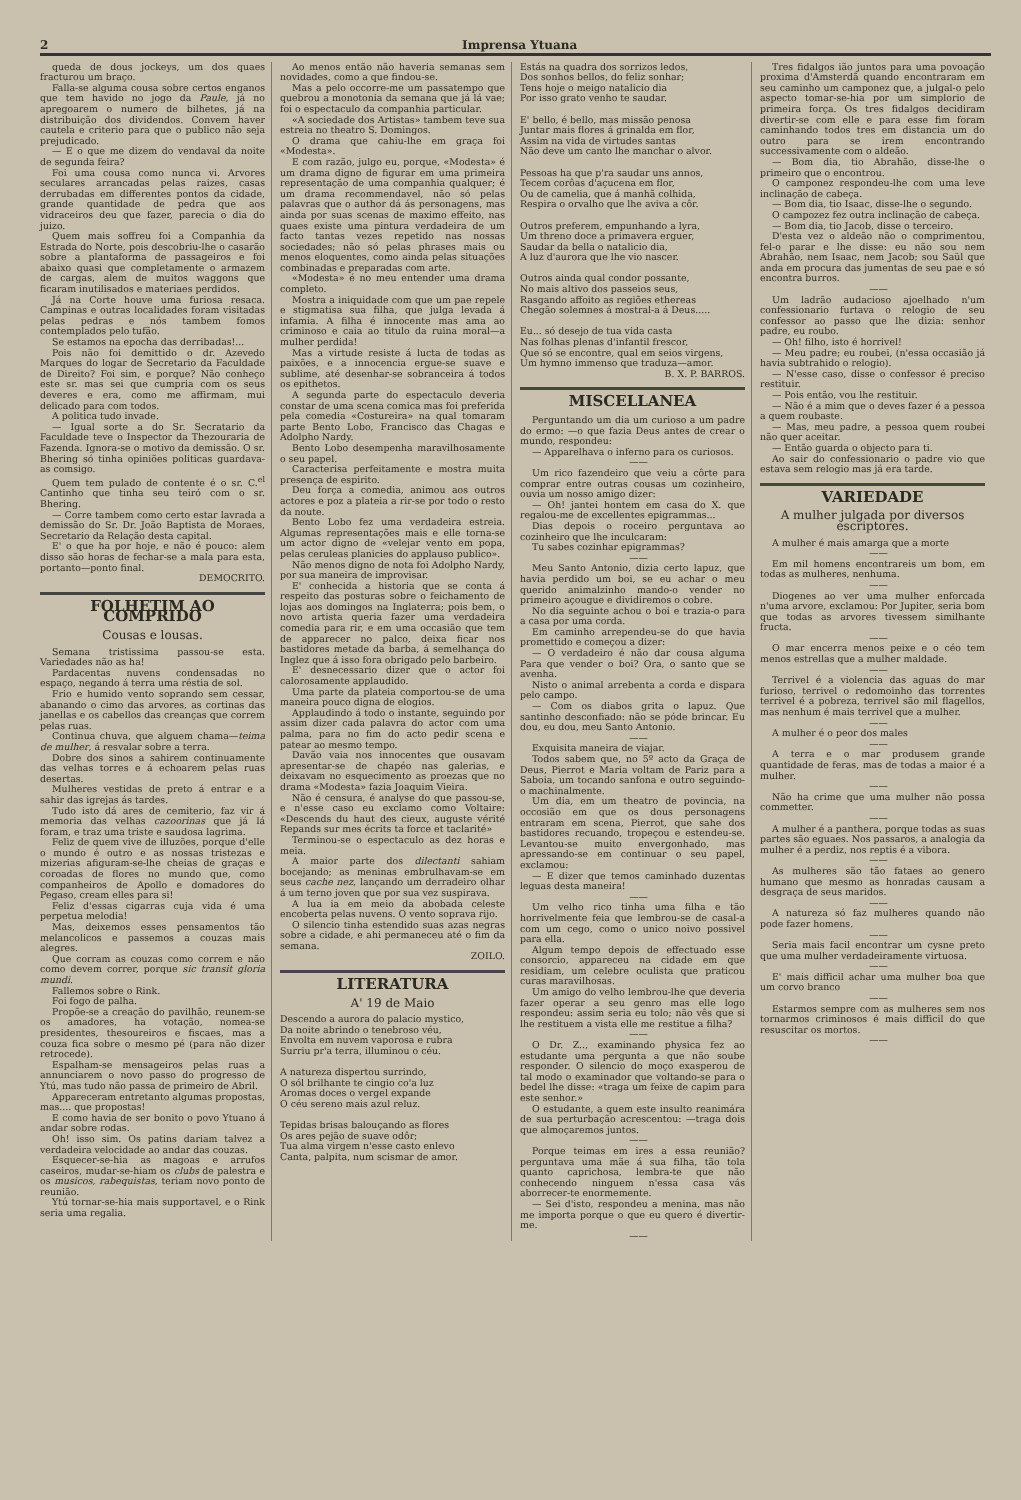2 Imprensa Ytuana
queda de dous jockeys, um dos quaes fracturou um braço.
Falla-se alguma cousa sobre certos enganos que tem havido no jogo da Paule, já no apregoarem o numero de bilhetes, já na distribuição dos dividendos. Convem haver cautela e criterio para que o publico não seja prejudicado.
— E o que me dizem do vendaval da noite de segunda feira?
Foi uma cousa como nunca vi. Arvores seculares arrancadas pelas raizes, casas derrubadas em differentes pontos da cidade, grande quantidade de pedra que aos vidraceiros deu que fazer, parecia o dia do juizo.
Quem mais soffreu foi a Companhia da Estrada do Norte, pois descobriu-lhe o casarão sobre a plantaforma de passageiros e foi abaixo quasi que completamente o armazem de cargas, alem de muitos waggons que ficaram inutilisados e materiaes perdidos.
Já na Corte houve uma furiosa resaca. Campinas e outras localidades foram visitadas pelas pedras e nós tambem fomos contemplados pelo tufão.
Se estamos na epocha das derribadas!...
Pois não foi demittido o dr. Azevedo Marques do logar de Secretario da Faculdade de Direito? Foi sim, e porque? Não conheço este sr. mas sei que cumpria com os seus deveres e era, como me affirmam, mui delicado para com todos.
A politica tudo invade.
— Igual sorte a do Sr. Secratario da Faculdade teve o Inspector da Thezouraria de Fazenda. Ignora-se o motivo da demissão. O sr. Bhering só tinha opiniões politicas guardava-as comsigo.
Quem tem pulado de contente é o sr. C.<sup>el</sup> Cantinho que tinha seu teiró com o sr. Bhering.
— Corre tambem como certo estar lavrada a demissão do Sr. Dr. João Baptista de Moraes, Secretario da Relação desta capital.
E' o que ha por hoje, e não é pouco: alem disso são horas de fechar-se a mala para esta, portanto—ponto final.
DEMOCRITO.
FOLHETIM AO COMPRIDO
Cousas e lousas.
Semana tristissima passou-se esta. Variedades não as ha!
Pardacentas nuvens condensadas no espaço, negando á terra uma réstia de sol.
Frio e humido vento soprando sem cessar, abanando o cimo das arvores, as cortinas das janellas e os cabellos das creanças que correm pelas ruas.
Continua chuva, que alguem chama—teima de mulher, á resvalar sobre a terra.
Dobre dos sinos a sahirem continuamente das velhas torres e á echoarem pelas ruas desertas.
Mulheres vestidas de preto á entrar e a sahir das igrejas ás tardes.
Tudo isto dá ares de cemiterio, faz vir á memoria das velhas cazoorinas que já lá foram, e traz uma triste e saudosa lagrima.
Feliz de quem vive de illuzões, porque d'elle o mundo é outro e as nossas tristezas e mizerias afiguram-se-lhe cheias de graças e coroadas de flores no mundo que, como companheiros de Apollo e domadores do Pegaso, cream elles para si!
Feliz d'essas cigarras cuja vida é uma perpetua melodia!
Mas, deixemos esses pensamentos tão melancolicos e passemos a couzas mais alegres.
Que corram as couzas como correm e não como devem correr, porque sic transit gloria mundi.
Fallemos sobre o Rink.
Foi fogo de palha.
Propõe-se a creação do pavilhão, reunem-se os amadores, ha votação, nomea-se presidentes, thesoureiros e fiscaes, mas a couza fica sobre o mesmo pé (para não dizer retrocede).
Espalham-se mensageiros pelas ruas a annunciarem o novo passo do progresso de Ytú, mas tudo não passa de primeiro de Abril.
Appareceram entretanto algumas propostas, mas.... que propostas!
E como havia de ser bonito o povo Ytuano á andar sobre rodas.
Oh! isso sim. Os patins dariam talvez a verdadeira velocidade ao andar das couzas.
Esquecer-se-hia as magoas e arrufos caseiros, mudar-se-hiam os clubs de palestra e os musicos, rabequistas, teriam novo ponto de reunião.
Ytú tornar-se-hia mais supportavel, e o Rink seria uma regalia.
Ao menos então não haveria semanas sem novidades, como a que findou-se.
Mas a pelo occorre-me um passatempo que quebrou a monotonia da semana que já lá vae; foi o espectaculo da companhia particular.
«A sociedade dos Artistas» tambem teve sua estreia no theatro S. Domingos.
O drama que cahiu-lhe em graça foi «Modesta».
E com razão, julgo eu, porque, «Modesta» é um drama digno de figurar em uma primeira representação de uma companhia qualquer; é um drama recommendavel, não só pelas palavras que o author dá ás personagens, mas ainda por suas scenas de maximo effeito, nas quaes existe uma pintura verdadeira de um facto tantas vezes repetido nas nossas sociedades; não só pelas phrases mais ou menos eloquentes, como ainda pelas situações combinadas e preparadas com arte.
«Modesta» é no meu entender uma drama completo.
Mostra a iniquidade com que um pae repele e stigmatisa sua filha, que julga levada á infamia. A filha é innocente mas ama ao criminoso e caia ao titulo da ruina moral—a mulher perdida!
Mas a virtude resiste á lucta de todas as paixões, e a innocencia ergue-se suave e sublime, até desenhar-se sobranceira á todos os epithetos.
A segunda parte do espectaculo deveria constar de uma scena comica mas foi preferida pela comedia «Costureira» na qual tomaram parte Bento Lobo, Francisco das Chagas e Adolpho Nardy.
Bento Lobo desempenha maravilhosamente o seu papel.
Caracterisa perfeitamente e mostra muita presença de espirito.
Deu força a comedia, animou aos outros actores e poz a plateia a rir-se por todo o resto da noute.
Bento Lobo fez uma verdadeira estreia. Algumas representações mais e elle torna-se um actor digno de «velejar vento em popa, pelas ceruleas planicies do applauso publico».
Não menos digno de nota foi Adolpho Nardy, por sua maneira de improvisar.
E' conhecida a historia que se conta á respeito das posturas sobre o feichamento de lojas aos domingos na Inglaterra; pois bem, o novo artista queria fazer uma verdadeira comedia para rir, e em uma occasião que tem de apparecer no palco, deixa ficar nos bastidores metade da barba, á semelhança do Inglez que á isso fora obrigado pelo barbeiro.
E' desnecessario dizer que o actor foi calorosamente applaudido.
Uma parte da plateia comportou-se de uma maneira pouco digna de elogios.
Applaudindo á todo o instante, seguindo por assim dizer cada palavra do actor com uma palma, para no fim do acto pedir scena e patear ao mesmo tempo.
Davão vaia nos innocentes que ousavam apresentar-se de chapéo nas galerias, e deixavam no esquecimento as proezas que no drama «Modesta» fazia Joaquim Vieira.
Não é censura, é analyse do que passou-se, e n'esse caso eu exclamo como Voltaire: «Descends du haut des cieux, auguste vérité Repands sur mes écrits ta force et taclarité»
Terminou-se o espectaculo as dez horas e meia.
A maior parte dos dilectanti sahiam bocejando; as meninas embrulhavam-se em seus cache nez, lançando um derradeiro olhar á um terno joven que por sua vez suspirava.
A lua ia em meio da abobada celeste encoberta pelas nuvens. O vento soprava rijo.
O silencio tinha estendido suas azas negras sobre a cidade, e ahi permaneceu até o fim da semana.
ZOILO.
LITERATURA
A' 19 de Maio
Descendo a aurora do palacio mystico,
Da noite abrindo o tenebroso véu,
Envolta em nuvem vaporosa e rubra
Surriu pr'a terra, illuminou o céu.
A natureza dispertou surrindo,
O sól brilhante te cingio co'a luz
Aromas doces o vergel expande
O céu sereno mais azul reluz.
Tepidas brisas balouçando as flores
Os ares pejão de suave odôr;
Tua alma virgem n'esse casto enlevo
Canta, palpita, num scismar de amor.
Estás na quadra dos sorrizos ledos,
Dos sonhos bellos, do feliz sonhar;
Tens hoje o meigo natalicio dia
Por isso grato venho te saudar.
E' bello, é bello, mas missão penosa
Juntar mais flores á grinalda em flor,
Assim na vida de virtudes santas
Não deve um canto lhe manchar o alvor.
Pessoas ha que p'ra saudar uns annos,
Tecem corôas d'açucena em flor,
Ou de camelia, que á manhã colhida,
Respira o orvalho que lhe aviva a côr.
Outros preferem, empunhando a lyra,
Um threno doce a primavera erguer,
Saudar da bella o natalicio dia,
A luz d'aurora que lhe vio nascer.
Outros ainda qual condor possante,
No mais altivo dos passeios seus,
Rasgando affoito as regiões ethereas
Chegão solemnes á mostral-a á Deus.....
Eu... só desejo de tua vida casta
Nas folhas plenas d'infantil frescor,
Que só se encontre, qual em seios virgens,
Um hymno immenso que traduza—amor.
B. X. P. BARROS.
MISCELLANEA
Perguntando um dia um curioso a um padre do ermo: —o que fazia Deus antes de crear o mundo, respondeu:
— Apparelhava o inferno para os curiosos.
——
Um rico fazendeiro que veiu a côrte para comprar entre outras cousas um cozinheiro, ouvia um nosso amigo dizer:
— Oh! jantei hontem em casa do X. que regalou-me de excellentes epigrammas...
Dias depois o roceiro perguntava ao cozinheiro que lhe inculcaram:
Tu sabes cozinhar epigrammas?
——
Meu Santo Antonio, dizia certo lapuz, que havia perdido um boi, se eu achar o meu querido animalzinho mando-o vender no primeiro açougue e dividiremos o cobre.
No dia seguinte achou o boi e trazia-o para a casa por uma corda.
Em caminho arrependeu-se do que havia promettido e começou a dizer:
— O verdadeiro é não dar cousa alguma Para que vender o boi? Ora, o santo que se avenha.
Nisto o animal arrebenta a corda e dispara pelo campo.
— Com os diabos grita o lapuz. Que santinho desconfiado: não se póde brincar. Eu dou, eu dou, meu Santo Antonio.
——
Exquisita maneira de viajar.
Todos sabem que, no 5º acto da Graça de Deus, Pierrot e Maria voltam de Pariz para a Saboia, um tocando sanfona e outro seguindo-o machinalmente.
Um dia, em um theatro de povincia, na occosião em que os dous personagens entraram em scena, Pierrot, que sahe dos bastidores recuando, tropeçou e estendeu-se. Levantou-se muito envergonhado, mas apressando-se em continuar o seu papel, exclamou:
— E dizer que temos caminhado duzentas leguas desta maneira!
——
Um velho rico tinha uma filha e tão horrivelmente feia que lembrou-se de casal-a com um cego, como o unico noivo possivel para ella.
Algum tempo depois de effectuado esse consorcio, appareceu na cidade em que residiam, um celebre oculista que praticou curas maravilhosas.
Um amigo do velho lembrou-lhe que deveria fazer operar a seu genro mas elle logo respondeu: assim seria eu tolo; não vês que si lhe restituem a vista elle me restitue a filha?
——
O Dr. Z.., examinando physica fez ao estudante uma pergunta a que não soube responder. O silencio do moço exasperou de tal modo o examinador que voltando-se para o bedel lhe disse: «traga um feixe de capim para este senhor.»
O estudante, a quem este insulto reanimára de sua perturbação acrescentou: —traga dois que almoçaremos juntos.
——
Porque teimas em ires a essa reunião? perguntava uma mãe á sua filha, tão tola quanto caprichosa, lembra-te que não conhecendo ninguem n'essa casa vás aborrecer-te enormemente.
— Sei d'isto, respondeu a menina, mas não me importa porque o que eu quero é divertir-me.
——
Tres fidalgos ião juntos para uma povoação proxima d'Amsterdã quando encontraram em seu caminho um camponez que, a julgal-o pelo aspecto tomar-se-hia por um simplorio de primeira força. Os tres fidalgos decidiram divertir-se com elle e para esse fim foram caminhando todos tres em distancia um do outro para se irem encontrando successivamente com o aldeão.
— Bom dia, tio Abrahão, disse-lhe o primeiro que o encontrou.
O camponez respondeu-lhe com uma leve inclinação de cabeça.
— Bom dia, tio Isaac, disse-lhe o segundo.
O campozez fez outra inclinação de cabeça.
— Bom dia, tio Jacob, disse o terceiro.
D'esta vez o aldeão não o comprimentou, fel-o parar e lhe disse: eu não sou nem Abrahão, nem Isaac, nem Jacob; sou Saül que anda em procura das jumentas de seu pae e só encontra burros.
——
Um ladrão audacioso ajoelhado n'um confessionario furtava o relogio de seu confessor ao passo que lhe dizia: senhor padre, eu roubo.
— Oh! filho, isto é horrivel!
— Meu padre; eu roubei, (n'essa occasião já havia subtrahido o relogio).
— N'esse caso, disse o confessor é preciso restituir.
— Pois então, vou lhe restituir.
— Não é a mim que o deves fazer é a pessoa a quem roubaste.
— Mas, meu padre, a pessoa quem roubei não quer aceitar.
— Então guarda o objecto para ti.
Ao sair do confessionario o padre vio que estava sem relogio mas já era tarde.
VARIEDADE
A mulher julgada por diversos escriptores.
A mulher é mais amarga que a morte
——
Em mil homens encontrareis um bom, em todas as mulheres, nenhuma.
——
Diogenes ao ver uma mulher enforcada n'uma arvore, exclamou: Por Jupiter, seria bom que todas as arvores tivessem similhante fructa.
——
O mar encerra menos peixe e o céo tem menos estrellas que a mulher maldade.
——
Terrivel é a violencia das aguas do mar furioso, terrivel o redomoinho das torrentes terrivel é a pobreza, terrivel são mil flagellos, mas nenhum é mais terrivel que a mulher.
——
A mulher é o peor dos males
——
A terra e o mar produsem grande quantidade de feras, mas de todas a maior é a mulher.
——
Não ha crime que uma mulher não possa commetter.
——
A mulher é a panthera, porque todas as suas partes são eguaes. Nos passaros, a analogia da mulher é a perdiz, nos reptis é a vibora.
——
As mulheres são tão fataes ao genero humano que mesmo as honradas causam a desgraça de seus maridos.
——
A natureza só faz mulheres quando não pode fazer homens.
——
Seria mais facil encontrar um cysne preto que uma mulher verdadeiramente virtuosa.
——
E' mais difficil achar uma mulher boa que um corvo branco
——
Estarmos sempre com as mulheres sem nos tornarmos criminosos é mais difficil do que resuscitar os mortos.
——